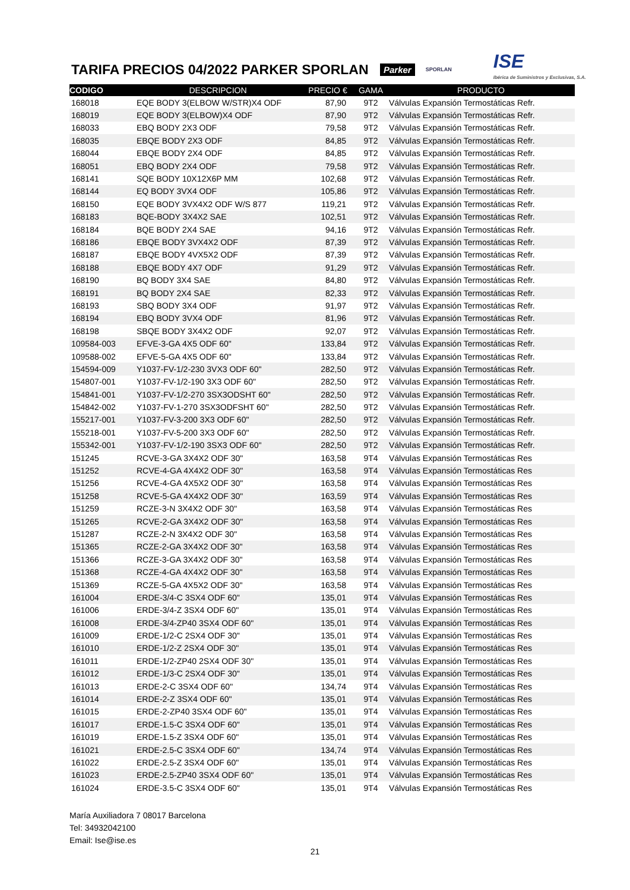TARIFA PRECIOS 04/2022 PARKER SPORLAN
Parker SPORLAN ISE
Ibérica de Suministros y Exclusivas, S.A.
| CODIGO | DESCRIPCION | PRECIO € | GAMA | PRODUCTO |
| --- | --- | --- | --- | --- |
| 168018 | EQE BODY 3(ELBOW W/STR)X4 ODF | 87,90 | 9T2 | Válvulas Expansión Termostáticas Refr. |
| 168019 | EQE BODY 3(ELBOW)X4 ODF | 87,90 | 9T2 | Válvulas Expansión Termostáticas Refr. |
| 168033 | EBQ BODY 2X3 ODF | 79,58 | 9T2 | Válvulas Expansión Termostáticas Refr. |
| 168035 | EBQE BODY 2X3 ODF | 84,85 | 9T2 | Válvulas Expansión Termostáticas Refr. |
| 168044 | EBQE BODY 2X4 ODF | 84,85 | 9T2 | Válvulas Expansión Termostáticas Refr. |
| 168051 | EBQ BODY 2X4 ODF | 79,58 | 9T2 | Válvulas Expansión Termostáticas Refr. |
| 168141 | SQE BODY 10X12X6P MM | 102,68 | 9T2 | Válvulas Expansión Termostáticas Refr. |
| 168144 | EQ BODY 3VX4 ODF | 105,86 | 9T2 | Válvulas Expansión Termostáticas Refr. |
| 168150 | EQE BODY 3VX4X2 ODF W/S 877 | 119,21 | 9T2 | Válvulas Expansión Termostáticas Refr. |
| 168183 | BQE-BODY 3X4X2 SAE | 102,51 | 9T2 | Válvulas Expansión Termostáticas Refr. |
| 168184 | BQE BODY 2X4 SAE | 94,16 | 9T2 | Válvulas Expansión Termostáticas Refr. |
| 168186 | EBQE BODY 3VX4X2 ODF | 87,39 | 9T2 | Válvulas Expansión Termostáticas Refr. |
| 168187 | EBQE BODY 4VX5X2 ODF | 87,39 | 9T2 | Válvulas Expansión Termostáticas Refr. |
| 168188 | EBQE BODY 4X7 ODF | 91,29 | 9T2 | Válvulas Expansión Termostáticas Refr. |
| 168190 | BQ BODY 3X4 SAE | 84,80 | 9T2 | Válvulas Expansión Termostáticas Refr. |
| 168191 | BQ BODY 2X4 SAE | 82,33 | 9T2 | Válvulas Expansión Termostáticas Refr. |
| 168193 | SBQ BODY 3X4 ODF | 91,97 | 9T2 | Válvulas Expansión Termostáticas Refr. |
| 168194 | EBQ BODY 3VX4 ODF | 81,96 | 9T2 | Válvulas Expansión Termostáticas Refr. |
| 168198 | SBQE BODY 3X4X2 ODF | 92,07 | 9T2 | Válvulas Expansión Termostáticas Refr. |
| 109584-003 | EFVE-3-GA 4X5 ODF 60" | 133,84 | 9T2 | Válvulas Expansión Termostáticas Refr. |
| 109588-002 | EFVE-5-GA 4X5 ODF 60" | 133,84 | 9T2 | Válvulas Expansión Termostáticas Refr. |
| 154594-009 | Y1037-FV-1/2-230 3VX3 ODF 60" | 282,50 | 9T2 | Válvulas Expansión Termostáticas Refr. |
| 154807-001 | Y1037-FV-1/2-190 3X3 ODF 60" | 282,50 | 9T2 | Válvulas Expansión Termostáticas Refr. |
| 154841-001 | Y1037-FV-1/2-270 3SX3ODSHT 60" | 282,50 | 9T2 | Válvulas Expansión Termostáticas Refr. |
| 154842-002 | Y1037-FV-1-270 3SX3ODFSHT 60" | 282,50 | 9T2 | Válvulas Expansión Termostáticas Refr. |
| 155217-001 | Y1037-FV-3-200 3X3 ODF 60" | 282,50 | 9T2 | Válvulas Expansión Termostáticas Refr. |
| 155218-001 | Y1037-FV-5-200 3X3 ODF 60" | 282,50 | 9T2 | Válvulas Expansión Termostáticas Refr. |
| 155342-001 | Y1037-FV-1/2-190 3SX3 ODF 60" | 282,50 | 9T2 | Válvulas Expansión Termostáticas Refr. |
| 151245 | RCVE-3-GA 3X4X2 ODF 30" | 163,58 | 9T4 | Válvulas Expansión Termostáticas Res |
| 151252 | RCVE-4-GA 4X4X2 ODF 30" | 163,58 | 9T4 | Válvulas Expansión Termostáticas Res |
| 151256 | RCVE-4-GA 4X5X2 ODF 30" | 163,58 | 9T4 | Válvulas Expansión Termostáticas Res |
| 151258 | RCVE-5-GA 4X4X2 ODF 30" | 163,59 | 9T4 | Válvulas Expansión Termostáticas Res |
| 151259 | RCZE-3-N 3X4X2 ODF 30" | 163,58 | 9T4 | Válvulas Expansión Termostáticas Res |
| 151265 | RCVE-2-GA 3X4X2 ODF 30" | 163,58 | 9T4 | Válvulas Expansión Termostáticas Res |
| 151287 | RCZE-2-N 3X4X2 ODF 30" | 163,58 | 9T4 | Válvulas Expansión Termostáticas Res |
| 151365 | RCZE-2-GA 3X4X2 ODF 30" | 163,58 | 9T4 | Válvulas Expansión Termostáticas Res |
| 151366 | RCZE-3-GA 3X4X2 ODF 30" | 163,58 | 9T4 | Válvulas Expansión Termostáticas Res |
| 151368 | RCZE-4-GA 4X4X2 ODF 30" | 163,58 | 9T4 | Válvulas Expansión Termostáticas Res |
| 151369 | RCZE-5-GA 4X5X2 ODF 30" | 163,58 | 9T4 | Válvulas Expansión Termostáticas Res |
| 161004 | ERDE-3/4-C 3SX4 ODF 60" | 135,01 | 9T4 | Válvulas Expansión Termostáticas Res |
| 161006 | ERDE-3/4-Z 3SX4 ODF 60" | 135,01 | 9T4 | Válvulas Expansión Termostáticas Res |
| 161008 | ERDE-3/4-ZP40 3SX4 ODF 60" | 135,01 | 9T4 | Válvulas Expansión Termostáticas Res |
| 161009 | ERDE-1/2-C 2SX4 ODF 30" | 135,01 | 9T4 | Válvulas Expansión Termostáticas Res |
| 161010 | ERDE-1/2-Z 2SX4 ODF 30" | 135,01 | 9T4 | Válvulas Expansión Termostáticas Res |
| 161011 | ERDE-1/2-ZP40 2SX4 ODF 30" | 135,01 | 9T4 | Válvulas Expansión Termostáticas Res |
| 161012 | ERDE-1/3-C 2SX4 ODF 30" | 135,01 | 9T4 | Válvulas Expansión Termostáticas Res |
| 161013 | ERDE-2-C 3SX4 ODF 60" | 134,74 | 9T4 | Válvulas Expansión Termostáticas Res |
| 161014 | ERDE-2-Z 3SX4 ODF 60" | 135,01 | 9T4 | Válvulas Expansión Termostáticas Res |
| 161015 | ERDE-2-ZP40 3SX4 ODF 60" | 135,01 | 9T4 | Válvulas Expansión Termostáticas Res |
| 161017 | ERDE-1.5-C 3SX4 ODF 60" | 135,01 | 9T4 | Válvulas Expansión Termostáticas Res |
| 161019 | ERDE-1.5-Z 3SX4 ODF 60" | 135,01 | 9T4 | Válvulas Expansión Termostáticas Res |
| 161021 | ERDE-2.5-C 3SX4 ODF 60" | 134,74 | 9T4 | Válvulas Expansión Termostáticas Res |
| 161022 | ERDE-2.5-Z 3SX4 ODF 60" | 135,01 | 9T4 | Válvulas Expansión Termostáticas Res |
| 161023 | ERDE-2.5-ZP40 3SX4 ODF 60" | 135,01 | 9T4 | Válvulas Expansión Termostáticas Res |
| 161024 | ERDE-3.5-C 3SX4 ODF 60" | 135,01 | 9T4 | Válvulas Expansión Termostáticas Res |
María Auxiliadora 7 08017 Barcelona
Tel: 34932042100
Email: Ise@ise.es
21